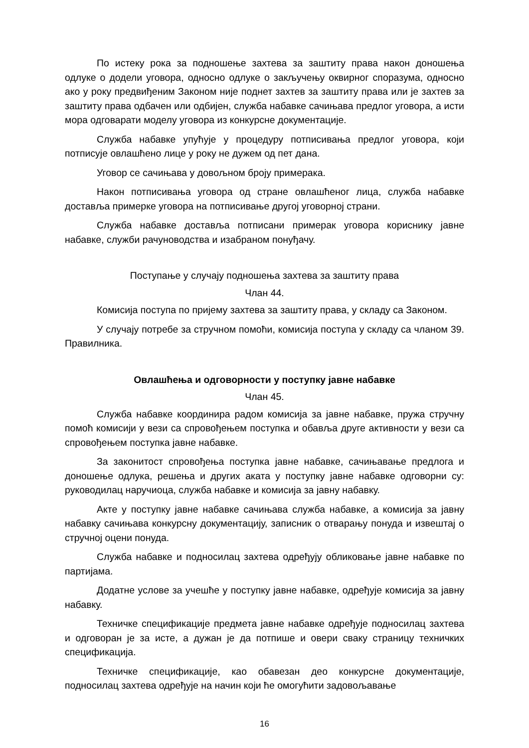По истеку рока за подношење захтева за заштиту права након доношења одлуке о додели уговора, односно одлуке о закључењу оквирног споразума, односно ако у року предвиђеним Законом није поднет захтев за заштиту права или је захтев за заштиту права одбачен или одбијен, служба набавке сачињава предлог уговора, а исти мора одговарати моделу уговора из конкурсне документације.
Служба набавке упућује у процедуру потписивања предлог уговора, који потписује овлашћено лице у року не дужем од пет дана.
Уговор се сачињава у довољном броју примерака.
Након потписивања уговора од стране овлашћеног лица, служба набавке доставља примерке уговора на потписивање другој уговорној страни.
Служба набавке доставља потписани примерак уговора кориснику јавне набавке, служби рачуноводства и изабраном понуђачу.
Поступање у случају подношења захтева за заштиту права
Члан 44.
Комисија поступа по пријему захтева за заштиту права, у складу са Законом.
У случају потребе за стручном помоћи, комисија поступа у складу са чланом 39. Правилника.
Овлашћења и одговорности у поступку јавне набавке
Члан 45.
Служба набавке координира радом комисија за јавне набавке, пружа стручну помоћ комисији у вези са спровођењем поступка и обавља друге активности у вези са спровођењем поступка јавне набавке.
За законитост спровођења поступка јавне набавке, сачињавање предлога и доношење одлука, решења и других аката у поступку јавне набавке одговорни су: руководилац наручиоца, служба набавке и комисија за јавну набавку.
Акте у поступку јавне набавке сачињава служба набавке, а комисија за јавну набавку сачињава конкурсну документацију, записник о отварању понуда и извештај о стручној оцени понуда.
Служба набавке и подносилац захтева одређују обликовање јавне набавке по партијама.
Додатне услове за учешће у поступку јавне набавке, одређује комисија за јавну набавку.
Техничке спецификације предмета јавне набавке одређује подносилац захтева и одговоран је за исте, а дужан је да потпише и овери сваку страницу техничких спецификација.
Техничке спецификације, као обавезан део конкурсне документације, подносилац захтева одређује на начин који ће омогућити задовољавање
16